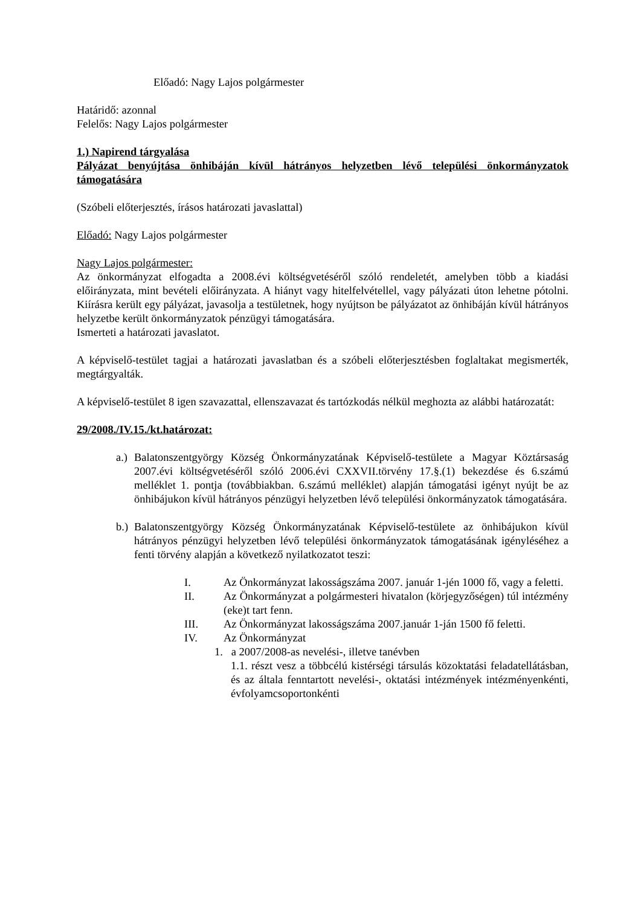Előadó: Nagy Lajos polgármester
Határidő: azonnal
Felelős: Nagy Lajos polgármester
1.) Napirend tárgyalása
Pályázat benyújtása önhibáján kívül hátrányos helyzetben lévő települési önkormányzatok támogatására
(Szóbeli előterjesztés, írásos határozati javaslattal)
Előadó: Nagy Lajos polgármester
Nagy Lajos polgármester:
Az önkormányzat elfogadta a 2008.évi költségvetéséről szóló rendeletét, amelyben több a kiadási előirányzata, mint bevételi előirányzata. A hiányt vagy hitelfelvétellel, vagy pályázati úton lehetne pótolni. Kiírásra került egy pályázat, javasolja a testületnek, hogy nyújtson be pályázatot az önhibáján kívül hátrányos helyzetbe került önkormányzatok pénzügyi támogatására.
Ismerteti a határozati javaslatot.
A képviselő-testület tagjai a határozati javaslatban és a szóbeli előterjesztésben foglaltakat megismerték, megtárgyalták.
A képviselő-testület 8 igen szavazattal, ellenszavazat és tartózkodás nélkül meghozta az alábbi határozatát:
29/2008./IV.15./kt.határozat:
a.) Balatonszentgyörgy Község Önkormányzatának Képviselő-testülete a Magyar Köztársaság 2007.évi költségvetéséről szóló 2006.évi CXXVII.törvény 17.§.(1) bekezdése és 6.számú melléklet 1. pontja (továbbiakban. 6.számú melléklet) alapján támogatási igényt nyújt be az önhibájukon kívül hátrányos pénzügyi helyzetben lévő települési önkormányzatok támogatására.
b.) Balatonszentgyörgy Község Önkormányzatának Képviselő-testülete az önhibájukon kívül hátrányos pénzügyi helyzetben lévő települési önkormányzatok támogatásának igényléséhez a fenti törvény alapján a következő nyilatkozatot teszi:
I. Az Önkormányzat lakosságszáma 2007. január 1-jén 1000 fő, vagy a feletti.
II. Az Önkormányzat a polgármesteri hivatalon (körjegyzőségen) túl intézmény (eke)t tart fenn.
III. Az Önkormányzat lakosságszáma 2007.január 1-ján 1500 fő feletti.
IV. Az Önkormányzat
1. a 2007/2008-as nevelési-, illetve tanévben
1.1. részt vesz a többcélú kistérségi társulás közoktatási feladatellátásban, és az általa fenntartott nevelési-, oktatási intézmények intézményenkénti, évfolyamcsoportonkénti